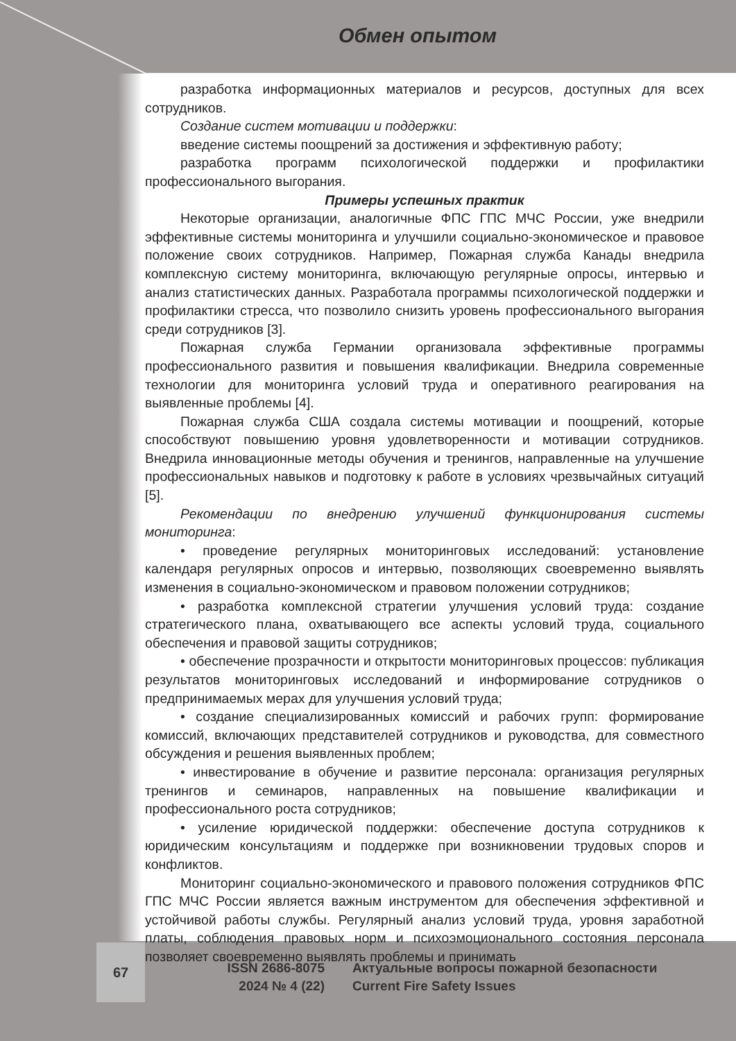Обмен опытом
разработка информационных материалов и ресурсов, доступных для всех сотрудников.
Создание систем мотивации и поддержки:
введение системы поощрений за достижения и эффективную работу;
разработка программ психологической поддержки и профилактики профессионального выгорания.
Примеры успешных практик
Некоторые организации, аналогичные ФПС ГПС МЧС России, уже внедрили эффективные системы мониторинга и улучшили социально-экономическое и правовое положение своих сотрудников. Например, Пожарная служба Канады внедрила комплексную систему мониторинга, включающую регулярные опросы, интервью и анализ статистических данных. Разработала программы психологической поддержки и профилактики стресса, что позволило снизить уровень профессионального выгорания среди сотрудников [3].
Пожарная служба Германии организовала эффективные программы профессионального развития и повышения квалификации. Внедрила современные технологии для мониторинга условий труда и оперативного реагирования на выявленные проблемы [4].
Пожарная служба США создала системы мотивации и поощрений, которые способствуют повышению уровня удовлетворенности и мотивации сотрудников. Внедрила инновационные методы обучения и тренингов, направленные на улучшение профессиональных навыков и подготовку к работе в условиях чрезвычайных ситуаций [5].
Рекомендации по внедрению улучшений функционирования системы мониторинга:
• проведение регулярных мониторинговых исследований: установление календаря регулярных опросов и интервью, позволяющих своевременно выявлять изменения в социально-экономическом и правовом положении сотрудников;
• разработка комплексной стратегии улучшения условий труда: создание стратегического плана, охватывающего все аспекты условий труда, социального обеспечения и правовой защиты сотрудников;
• обеспечение прозрачности и открытости мониторинговых процессов: публикация результатов мониторинговых исследований и информирование сотрудников о предпринимаемых мерах для улучшения условий труда;
• создание специализированных комиссий и рабочих групп: формирование комиссий, включающих представителей сотрудников и руководства, для совместного обсуждения и решения выявленных проблем;
• инвестирование в обучение и развитие персонала: организация регулярных тренингов и семинаров, направленных на повышение квалификации и профессионального роста сотрудников;
• усиление юридической поддержки: обеспечение доступа сотрудников к юридическим консультациям и поддержке при возникновении трудовых споров и конфликтов.
Мониторинг социально-экономического и правового положения сотрудников ФПС ГПС МЧС России является важным инструментом для обеспечения эффективной и устойчивой работы службы. Регулярный анализ условий труда, уровня заработной платы, соблюдения правовых норм и психоэмоционального состояния персонала позволяет своевременно выявлять проблемы и принимать
67
ISSN 2686-8075
2024 № 4 (22)
Актуальные вопросы пожарной безопасности
Current Fire Safety Issues